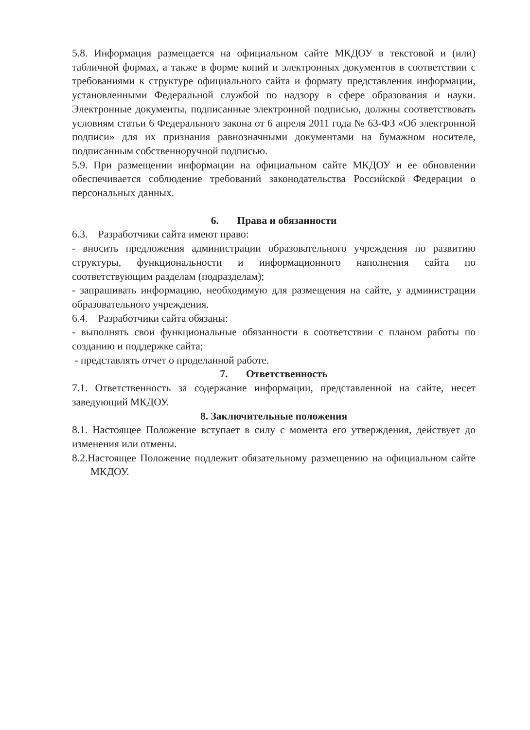5.8. Информация размещается на официальном сайте МКДОУ в текстовой и (или) табличной формах, а также в форме копий и электронных документов в соответствии с требованиями к структуре официального сайта и формату представления информации, установленными Федеральной службой по надзору в сфере образования и науки. Электронные документы, подписанные электронной подписью, должны соответствовать условиям статьи 6 Федерального закона от 6 апреля 2011 года № 63-ФЗ «Об электронной подписи» для их признания равнозначными документами на бумажном носителе, подписанным собственноручной подписью.
5.9. При размещении информации на официальном сайте МКДОУ и ее обновлении обеспечивается соблюдение требований законодательства Российской Федерации о персональных данных.
6. Права и обязанности
6.3. Разработчики сайта имеют право:
- вносить предложения администрации образовательного учреждения по развитию структуры, функциональности и информационного наполнения сайта по соответствующим разделам (подразделам);
- запрашивать информацию, необходимую для размещения на сайте, у администрации образовательного учреждения.
6.4. Разработчики сайта обязаны:
- выполнять свои функциональные обязанности в соответствии с планом работы по созданию и поддержке сайта;
- представлять отчет о проделанной работе.
7. Ответственность
7.1. Ответственность за содержание информации, представленной на сайте, несет заведующий МКДОУ.
8. Заключительные положения
8.1. Настоящее Положение вступает в силу с момента его утверждения, действует до изменения или отмены.
8.2.Настоящее Положение подлежит обязательному размещению на официальном сайте МКДОУ.